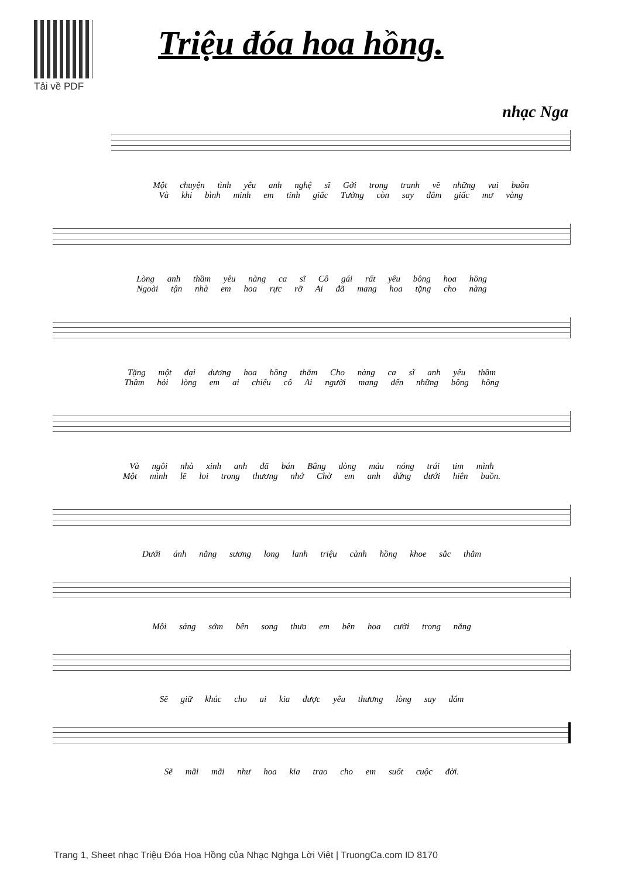Tải về PDF
Triệu đóa hoa hồng.
nhạc Nga
Một chuyện tình yêu anh nghệ sĩ Gởi trong tranh vẽ những vui buồn
Và khi bình minh em tỉnh giấc Tưởng còn say đắm giấc mơ vàng
Lòng anh thầm yêu nàng ca sĩ Cô gái rất yêu bông hoa hồng
Ngoài tận nhà em hoa rực rỡ Ai đã mang hoa tặng cho nàng
Tặng một đại dương hoa hồng thắm Cho nàng ca sĩ anh yêu thầm
Thầm hỏi lòng em ai chiếu cố Ai người mang đến những bông hồng
Và ngôi nhà xinh anh đã bán Bằng dòng máu nóng trái tim mình
Một mình lẽ loi trong thương nhớ Chờ em anh đứng dưới hiên buồn.
Dưới ánh nắng sương long lanh triệu cành hồng khoe sắc thắm
Mỗi sáng sớm bên song thưa em bên hoa cười trong nắng
Sẽ giữ khúc cho ai kia được yêu thương lòng say đắm
Sẽ mãi mãi như hoa kia trao cho em suốt cuộc đời.
Trang 1, Sheet nhạc Triệu Đóa Hoa Hồng của Nhạc Nghga Lời Việt | TruongCa.com ID 8170